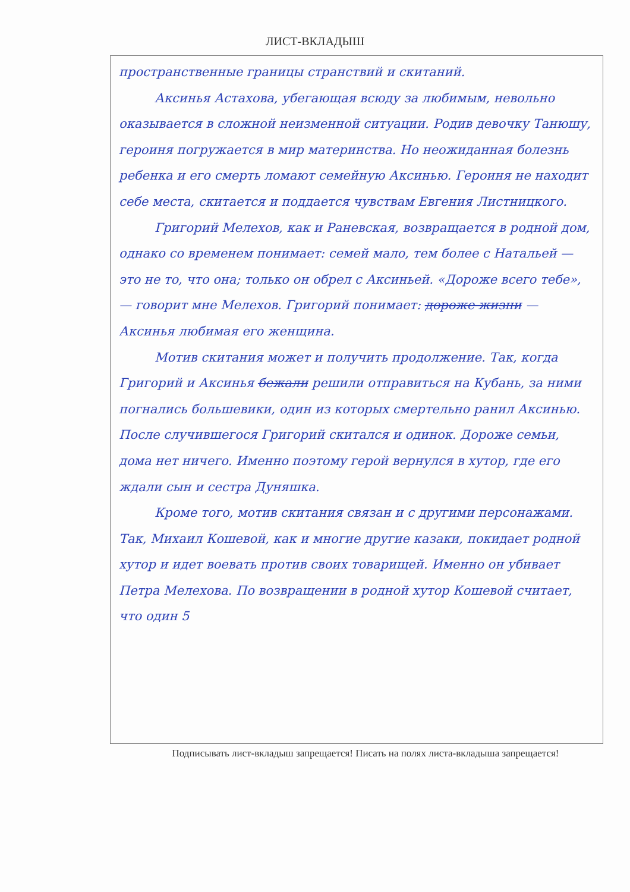ЛИСТ-ВКЛАДЫШ
пространственные границы странствий и скитаний.
Аксинья Астахова, убегающая всюду за любимым, невольно оказывается в сложной неизменной ситуации. Родив девочку Танюшу, героиня погружается в мир материнства. Но неожиданная болезнь ребенка и его смерть ломают семейную Аксинью. Героиня не находит себе места, скитается и поддается чувствам Евгения Листницкого.
Григорий Мелехов, как и Раневская, возвращается в родной дом, однако со временем понимает: семей мало, тем более с Натальей — это не то, что она; только он обрел с Аксиньей. «Дороже всего тебе», — говорит мне Мелехов. Григорий понимает: дороже жизни — Аксинья любимая его женщина.
Мотив скитания может и получить продолжение. Так, когда Григорий и Аксинья бежали решили отправиться на Кубань, за ними погнались большевики, один из которых смертельно ранил Аксинью. После случившегося Григорий скитался и одинок. Дороже семьи, дома нет ничего. Именно поэтому герой вернулся в хутор, где его ждали сын и сестра Дуняшка.
Кроме того, мотив скитания связан и с другими персонажами. Так, Михаил Кошевой, как и многие другие казаки, покидает родной хутор и идет воевать против своих товарищей. Именно он убивает Петра Мелехова. По возвращении в родной хутор Кошевой считает, что один 5
Подписывать лист-вкладыш запрещается! Писать на полях листа-вкладыша запрещается!